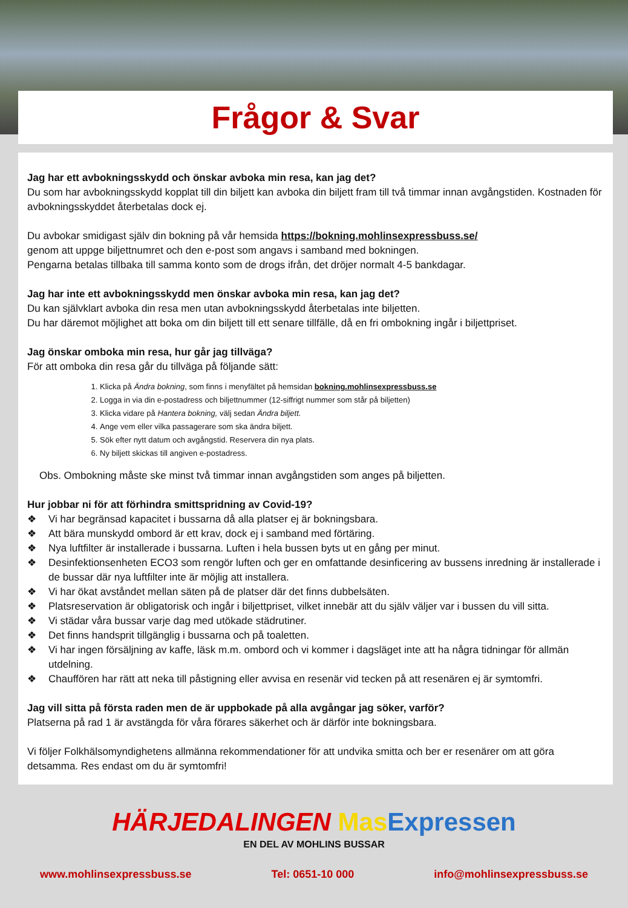Frågor & Svar
Jag har ett avbokningsskydd och önskar avboka min resa, kan jag det?
Du som har avbokningsskydd kopplat till din biljett kan avboka din biljett fram till två timmar innan avgångstiden. Kostnaden för avbokningsskyddet återbetalas dock ej.
Du avbokar smidigast själv din bokning på vår hemsida https://bokning.mohlinsexpressbuss.se/
genom att uppge biljettnumret och den e-post som angavs i samband med bokningen.
Pengarna betalas tillbaka till samma konto som de drogs ifrån, det dröjer normalt 4-5 bankdagar.
Jag har inte ett avbokningsskydd men önskar avboka min resa, kan jag det?
Du kan självklart avboka din resa men utan avbokningsskydd återbetalas inte biljetten.
Du har däremot möjlighet att boka om din biljett till ett senare tillfälle, då en fri ombokning ingår i biljettpriset.
Jag önskar omboka min resa, hur går jag tillväga?
För att omboka din resa går du tillväga på följande sätt:
1. Klicka på Ändra bokning, som finns i menyfältet på hemsidan bokning.mohlinsexpressbuss.se
2. Logga in via din e-postadress och biljettnummer (12-siffrigt nummer som står på biljetten)
3. Klicka vidare på Hantera bokning, välj sedan Ändra biljett.
4. Ange vem eller vilka passagerare som ska ändra biljett.
5. Sök efter nytt datum och avgångstid. Reservera din nya plats.
6. Ny biljett skickas till angiven e-postadress.
Obs. Ombokning måste ske minst två timmar innan avgångstiden som anges på biljetten.
Hur jobbar ni för att förhindra smittspridning av Covid-19?
❖ Vi har begränsad kapacitet i bussarna då alla platser ej är bokningsbara.
❖ Att bära munskydd ombord är ett krav, dock ej i samband med förtäring.
❖ Nya luftfilter är installerade i bussarna. Luften i hela bussen byts ut en gång per minut.
❖ Desinfektionsenheten ECO3 som rengör luften och ger en omfattande desinficering av bussens inredning är installerade i de bussar där nya luftfilter inte är möjlig att installera.
❖ Vi har ökat avståndet mellan säten på de platser där det finns dubbelsäten.
❖ Platsreservation är obligatorisk och ingår i biljettpriset, vilket innebär att du själv väljer var i bussen du vill sitta.
❖ Vi städar våra bussar varje dag med utökade städrutiner.
❖ Det finns handsprit tillgänglig i bussarna och på toaletten.
❖ Vi har ingen försäljning av kaffe, läsk m.m. ombord och vi kommer i dagsläget inte att ha några tidningar för allmän utdelning.
❖ Chauffören har rätt att neka till påstigning eller avvisa en resenär vid tecken på att resenären ej är symtomfri.
Jag vill sitta på första raden men de är uppbokade på alla avgångar jag söker, varför?
Platserna på rad 1 är avstängda för våra förares säkerhet och är därför inte bokningsbara.
Vi följer Folkhälsomyndighetens allmänna rekommendationer för att undvika smitta och ber er resenärer om att göra detsamma. Res endast om du är symtomfri!
HÄRJEDALINGEN Mas Expressen
EN DEL AV MOHLINS BUSSAR
www.mohlinsexpressbuss.se Tel: 0651-10 000 info@mohlinsexpressbuss.se